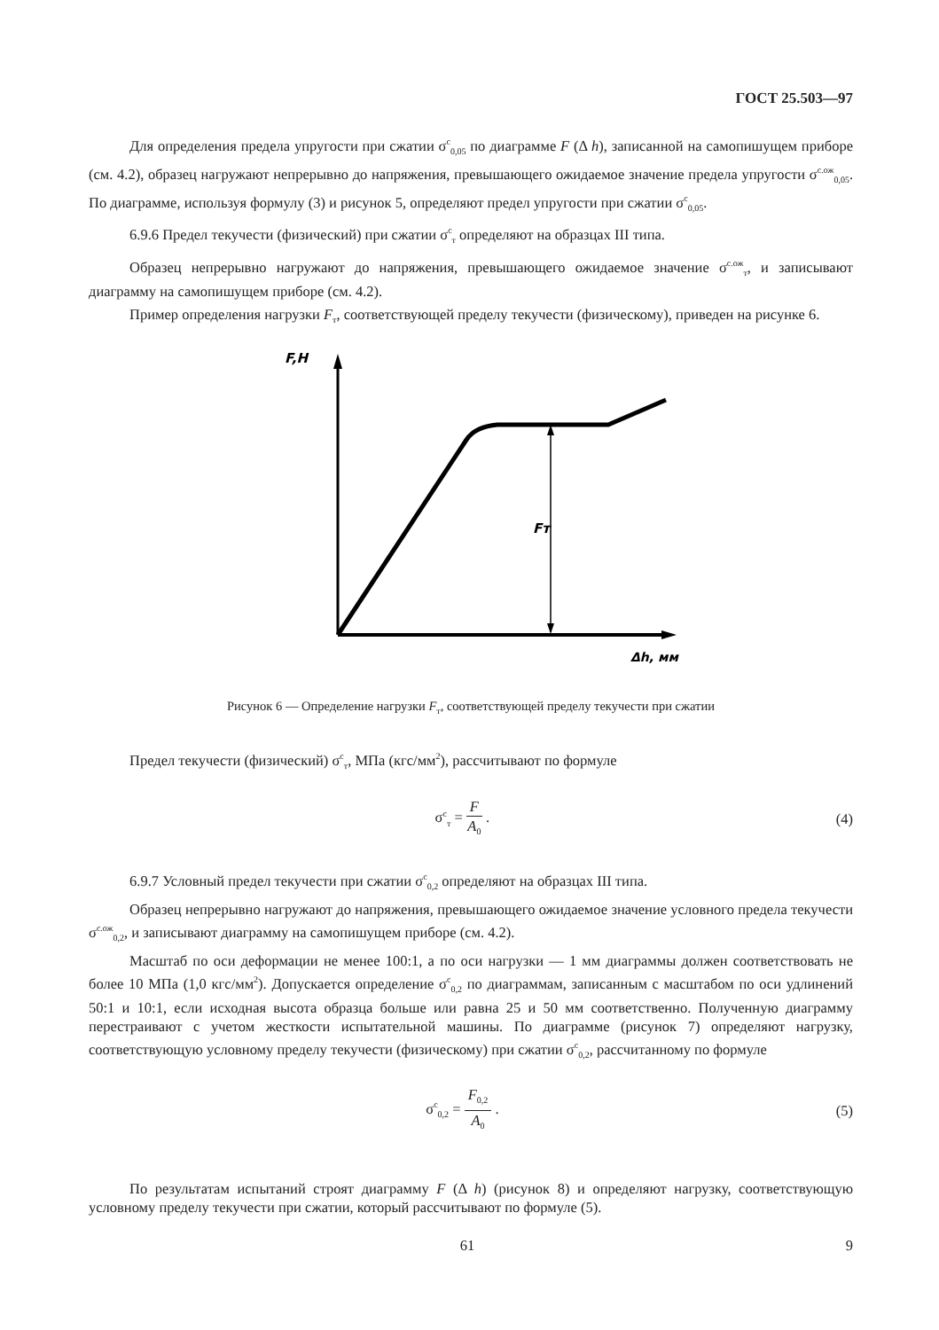ГОСТ 25.503—97
Для определения предела упругости при сжатии σ<sup>c</sup><sub>0,05</sub> по диаграмме F (Δ h), записанной на самопишущем приборе (см. 4.2), образец нагружают непрерывно до напряжения, превышающего ожидаемое значение предела упругости σ<sup>с.ож</sup><sub>0,05</sub>. По диаграмме, используя формулу (3) и рисунок 5, определяют предел упругости при сжатии σ<sup>c</sup><sub>0,05</sub>.
6.9.6 Предел текучести (физический) при сжатии σ<sup>c</sup><sub>т</sub> определяют на образцах III типа.
Образец непрерывно нагружают до напряжения, превышающего ожидаемое значение σ<sup>с.ож</sup><sub>т</sub>, и записывают диаграмму на самопишущем приборе (см. 4.2).
Пример определения нагрузки F<sub>т</sub>, соответствующей пределу текучести (физическому), приведен на рисунке 6.
F,H
Fт
Δh, мм
Рисунок 6 — Определение нагрузки F<sub>т</sub>, соответствующей пределу текучести при сжатии
Предел текучести (физический) σ<sup>c</sup><sub>т</sub>, МПа (кгс/мм<sup>2</sup>), рассчитывают по формуле
σ<sup>c</sup><sub>т</sub> = F A<sub>0</sub> . (4)
6.9.7 Условный предел текучести при сжатии σ<sup>c</sup><sub>0,2</sub> определяют на образцах III типа.
Образец непрерывно нагружают до напряжения, превышающего ожидаемое значение условного предела текучести σ<sup>с.ож</sup><sub>0,2</sub>, и записывают диаграмму на самопишущем приборе (см. 4.2).
Масштаб по оси деформации не менее 100:1, а по оси нагрузки — 1 мм диаграммы должен соответствовать не более 10 МПа (1,0 кгс/мм<sup>2</sup>). Допускается определение σ<sup>c</sup><sub>0,2</sub> по диаграммам, записанным с масштабом по оси удлинений 50:1 и 10:1, если исходная высота образца больше или равна 25 и 50 мм соответственно. Полученную диаграмму перестраивают с учетом жесткости испытательной машины. По диаграмме (рисунок 7) определяют нагрузку, соответствующую условному пределу текучести (физическому) при сжатии σ<sup>c</sup><sub>0,2</sub>, рассчитанному по формуле
σ<sup>c</sup><sub>0,2</sub> = F<sub>0,2</sub> A<sub>0</sub> . (5)
По результатам испытаний строят диаграмму F (Δ h) (рисунок 8) и определяют нагрузку, соответствующую условному пределу текучести при сжатии, который рассчитывают по формуле (5).
61 9